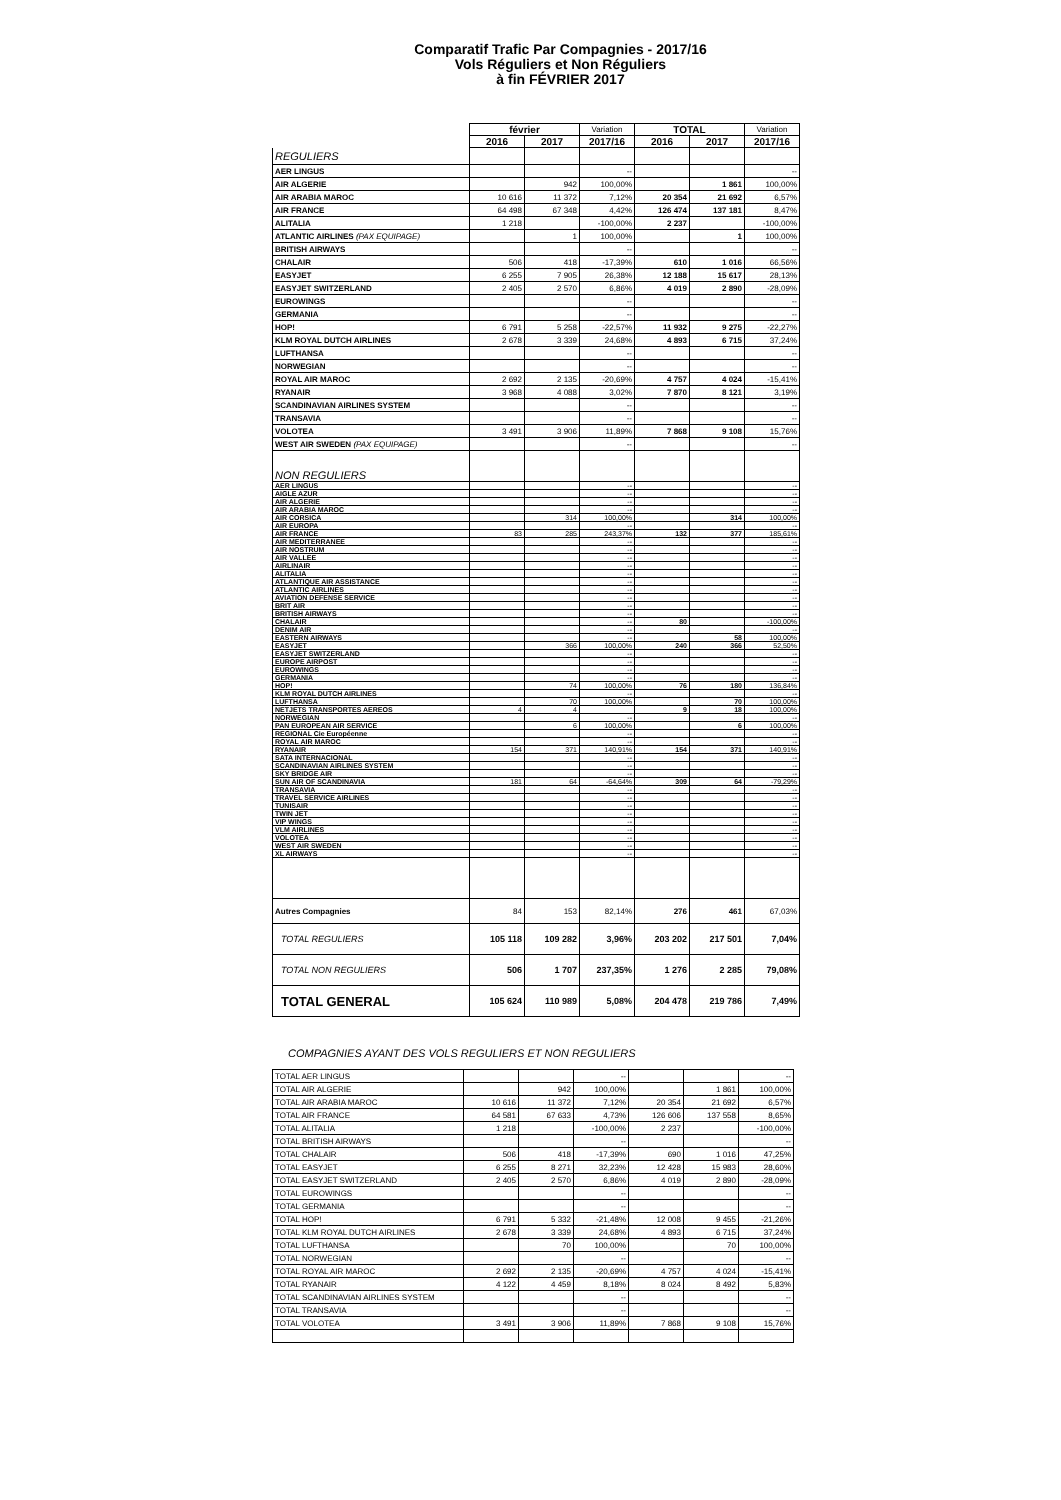Comparatif Trafic Par Compagnies - 2017/16
Vols Réguliers et Non Réguliers
à fin FÉVRIER 2017
| | février | | Variation | TOTAL | | Variation |
| --- | --- | --- | --- | --- | --- | --- |
| | 2016 | 2017 | 2017/16 | 2016 | 2017 | 2017/16 |
| REGULIERS | | | | | | |
| AER LINGUS | | | -- | | | -- |
| AIR ALGERIE | | 942 | 100,00% | | 1 861 | 100,00% |
| AIR ARABIA MAROC | 10 616 | 11 372 | 7,12% | 20 354 | 21 692 | 6,57% |
| AIR FRANCE | 64 498 | 67 348 | 4,42% | 126 474 | 137 181 | 8,47% |
| ALITALIA | 1 218 | | -100,00% | 2 237 | | -100,00% |
| ATLANTIC AIRLINES (PAX EQUIPAGE) | | 1 | 100,00% | | 1 | 100,00% |
| BRITISH AIRWAYS | | | -- | | | -- |
| CHALAIR | 506 | 418 | -17,39% | 610 | 1 016 | 66,56% |
| EASYJET | 6 255 | 7 905 | 26,38% | 12 188 | 15 617 | 28,13% |
| EASYJET SWITZERLAND | 2 405 | 2 570 | 6,86% | 4 019 | 2 890 | -28,09% |
| EUROWINGS | | | -- | | | -- |
| GERMANIA | | | -- | | | -- |
| HOP! | 6 791 | 5 258 | -22,57% | 11 932 | 9 275 | -22,27% |
| KLM ROYAL DUTCH AIRLINES | 2 678 | 3 339 | 24,68% | 4 893 | 6 715 | 37,24% |
| LUFTHANSA | | | -- | | | -- |
| NORWEGIAN | | | -- | | | -- |
| ROYAL AIR MAROC | 2 692 | 2 135 | -20,69% | 4 757 | 4 024 | -15,41% |
| RYANAIR | 3 968 | 4 088 | 3,02% | 7 870 | 8 121 | 3,19% |
| SCANDINAVIAN AIRLINES SYSTEM | | | -- | | | -- |
| TRANSAVIA | | | -- | | | -- |
| VOLOTEA | 3 491 | 3 906 | 11,89% | 7 868 | 9 108 | 15,76% |
| WEST AIR SWEDEN (PAX EQUIPAGE) | | | -- | | | -- |
| NON REGULIERS | | | | | | |
| AER LINGUS | | | -- | | | -- |
| AIGLE AZUR | | | -- | | | -- |
| AIR ALGERIE | | | -- | | | -- |
| AIR ARABIA MAROC | | | -- | | | -- |
| AIR CORSICA | | 314 | 100,00% | | 314 | 100,00% |
| AIR EUROPA | | | -- | | | -- |
| AIR FRANCE | 83 | 285 | 243,37% | 132 | 377 | 185,61% |
| AIR MEDITERRANEE | | | -- | | | -- |
| AIR NOSTRUM | | | -- | | | -- |
| AIR VALLEE | | | -- | | | -- |
| AIRLINAIR | | | -- | | | -- |
| ALITALIA | | | -- | | | -- |
| ATLANTIQUE AIR ASSISTANCE | | | -- | | | -- |
| ATLANTIC AIRLINES | | | -- | | | -- |
| AVIATION DEFENSE SERVICE | | | -- | | | -- |
| BRIT AIR | | | -- | | | -- |
| BRITISH AIRWAYS | | | -- | | | -- |
| CHALAIR | | | -- | 80 | | -100,00% |
| DENIM AIR | | | -- | | | -- |
| EASTERN AIRWAYS | | | -- | | 58 | 100,00% |
| EASYJET | | 366 | 100,00% | 240 | 366 | 52,50% |
| EASYJET SWITZERLAND | | | -- | | | -- |
| EUROPE AIRPOST | | | -- | | | -- |
| EUROWINGS | | | -- | | | -- |
| GERMANIA | | | -- | | | -- |
| HOP! | | 74 | 100,00% | 76 | 180 | 136,84% |
| KLM ROYAL DUTCH AIRLINES | | | -- | | | -- |
| LUFTHANSA | | 70 | 100,00% | | 70 | 100,00% |
| NETJETS TRANSPORTES AEREOS | 4 | 4 | | 9 | 18 | 100,00% |
| NORWEGIAN | | | -- | | | -- |
| PAN EUROPEAN AIR SERVICE | | 6 | 100,00% | | 6 | 100,00% |
| REGIONAL Cie Européenne | | | -- | | | -- |
| ROYAL AIR MAROC | | | -- | | | -- |
| RYANAIR | 154 | 371 | 140,91% | 154 | 371 | 140,91% |
| SATA INTERNACIONAL | | | -- | | | -- |
| SCANDINAVIAN AIRLINES SYSTEM | | | -- | | | -- |
| SKY BRIDGE AIR | | | -- | | | -- |
| SUN AIR OF SCANDINAVIA | 181 | 64 | -64,64% | 309 | 64 | -79,29% |
| TRANSAVIA | | | -- | | | -- |
| TRAVEL SERVICE AIRLINES | | | -- | | | -- |
| TUNISAIR | | | -- | | | -- |
| TWIN JET | | | -- | | | -- |
| VIP WINGS | | | -- | | | -- |
| VLM AIRLINES | | | -- | | | -- |
| VOLOTEA | | | -- | | | -- |
| WEST AIR SWEDEN | | | -- | | | -- |
| XL AIRWAYS | | | -- | | | -- |
| Autres Compagnies | 84 | 153 | 82,14% | 276 | 461 | 67,03% |
| TOTAL REGULIERS | 105 118 | 109 282 | 3,96% | 203 202 | 217 501 | 7,04% |
| TOTAL NON REGULIERS | 506 | 1 707 | 237,35% | 1 276 | 2 285 | 79,08% |
| TOTAL GENERAL | 105 624 | 110 989 | 5,08% | 204 478 | 219 786 | 7,49% |
COMPAGNIES AYANT DES VOLS REGULIERS ET NON REGULIERS
| TOTAL AER LINGUS | | | -- | | | -- |
| TOTAL AIR ALGERIE | | 942 | 100,00% | | 1 861 | 100,00% |
| TOTAL AIR ARABIA MAROC | 10 616 | 11 372 | 7,12% | 20 354 | 21 692 | 6,57% |
| TOTAL AIR FRANCE | 64 581 | 67 633 | 4,73% | 126 606 | 137 558 | 8,65% |
| TOTAL ALITALIA | 1 218 | | -100,00% | 2 237 | | -100,00% |
| TOTAL BRITISH AIRWAYS | | | -- | | | -- |
| TOTAL CHALAIR | 506 | 418 | -17,39% | 690 | 1 016 | 47,25% |
| TOTAL EASYJET | 6 255 | 8 271 | 32,23% | 12 428 | 15 983 | 28,60% |
| TOTAL EASYJET SWITZERLAND | 2 405 | 2 570 | 6,86% | 4 019 | 2 890 | -28,09% |
| TOTAL EUROWINGS | | | -- | | | -- |
| TOTAL GERMANIA | | | -- | | | -- |
| TOTAL HOP! | 6 791 | 5 332 | -21,48% | 12 008 | 9 455 | -21,26% |
| TOTAL KLM ROYAL DUTCH AIRLINES | 2 678 | 3 339 | 24,68% | 4 893 | 6 715 | 37,24% |
| TOTAL LUFTHANSA | | 70 | 100,00% | | 70 | 100,00% |
| TOTAL NORWEGIAN | | | -- | | | -- |
| TOTAL ROYAL AIR MAROC | 2 692 | 2 135 | -20,69% | 4 757 | 4 024 | -15,41% |
| TOTAL RYANAIR | 4 122 | 4 459 | 8,18% | 8 024 | 8 492 | 5,83% |
| TOTAL SCANDINAVIAN AIRLINES SYSTEM | | | -- | | | -- |
| TOTAL TRANSAVIA | | | -- | | | -- |
| TOTAL VOLOTEA | 3 491 | 3 906 | 11,89% | 7 868 | 9 108 | 15,76% |